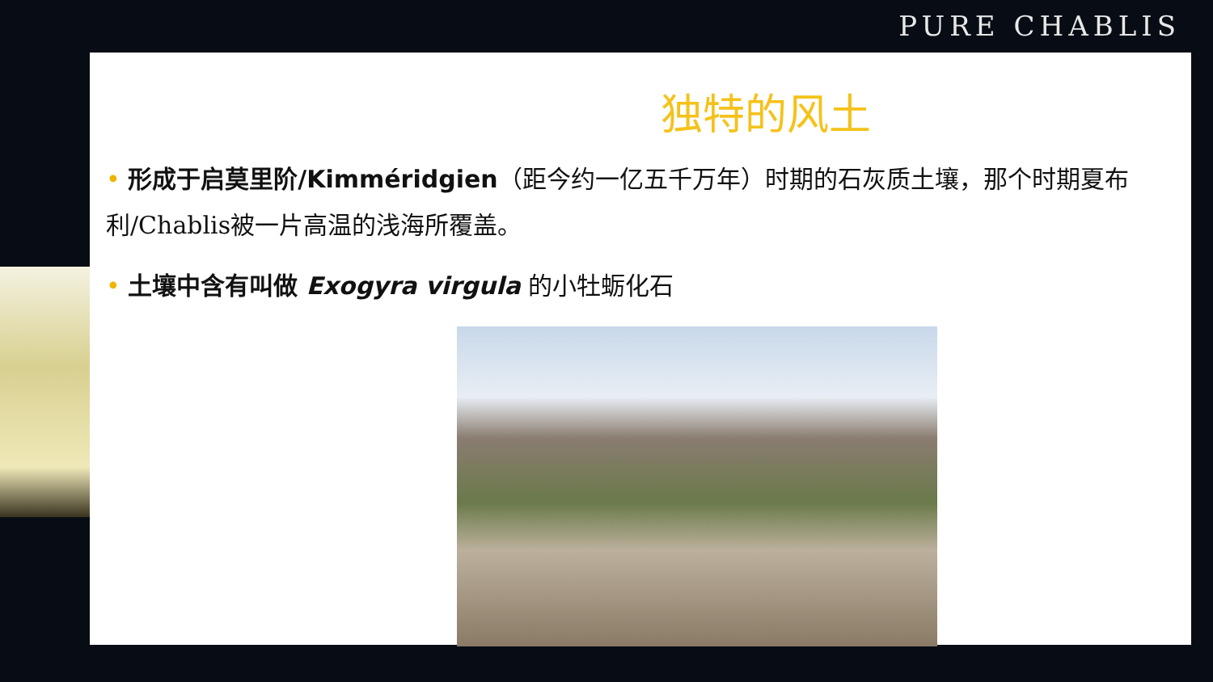PURE CHABLIS
独特的风土
• 形成于启莫里阶/Kimméridgien（距今约一亿五千万年）时期的石灰质土壤，那个时期夏布利/Chablis被一片高温的浅海所覆盖。
• 土壤中含有叫做 Exogyra virgula 的小牡蛎化石